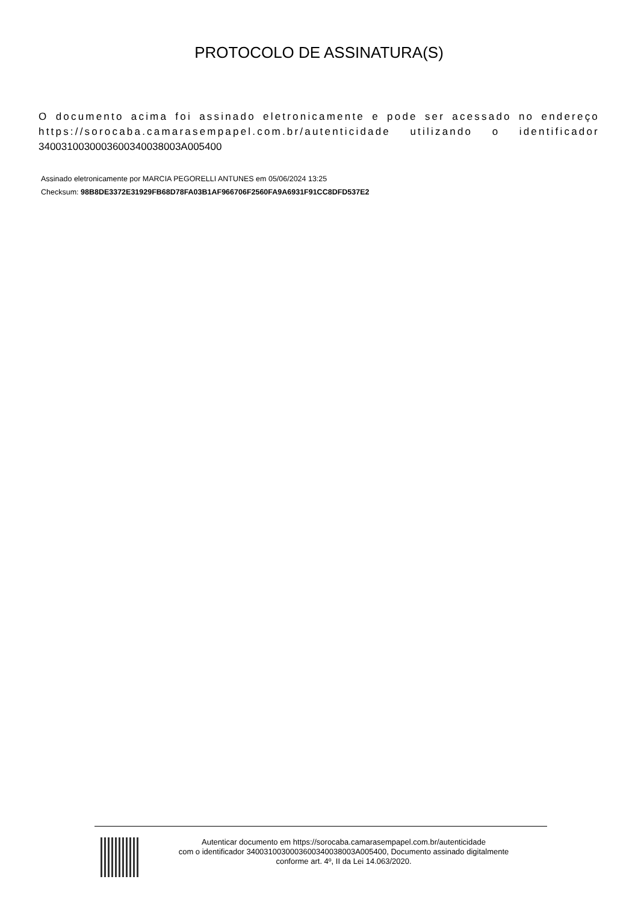PROTOCOLO DE ASSINATURA(S)
O documento acima foi assinado eletronicamente e pode ser acessado no endereço https://sorocaba.camarasempapel.com.br/autenticidade utilizando o identificador 340031003000360034003800​3A005400
Assinado eletronicamente por MARCIA PEGORELLI ANTUNES em 05/06/2024 13:25
Checksum: 98B8DE3372E31929FB68D78FA03B1AF966706F2560FA9A6931F91CC8DFD537E2
Autenticar documento em https://sorocaba.camarasempapel.com.br/autenticidade
com o identificador 340031003000360034003800​3A005400, Documento assinado digitalmente
conforme art. 4º, II da Lei 14.063/2020.